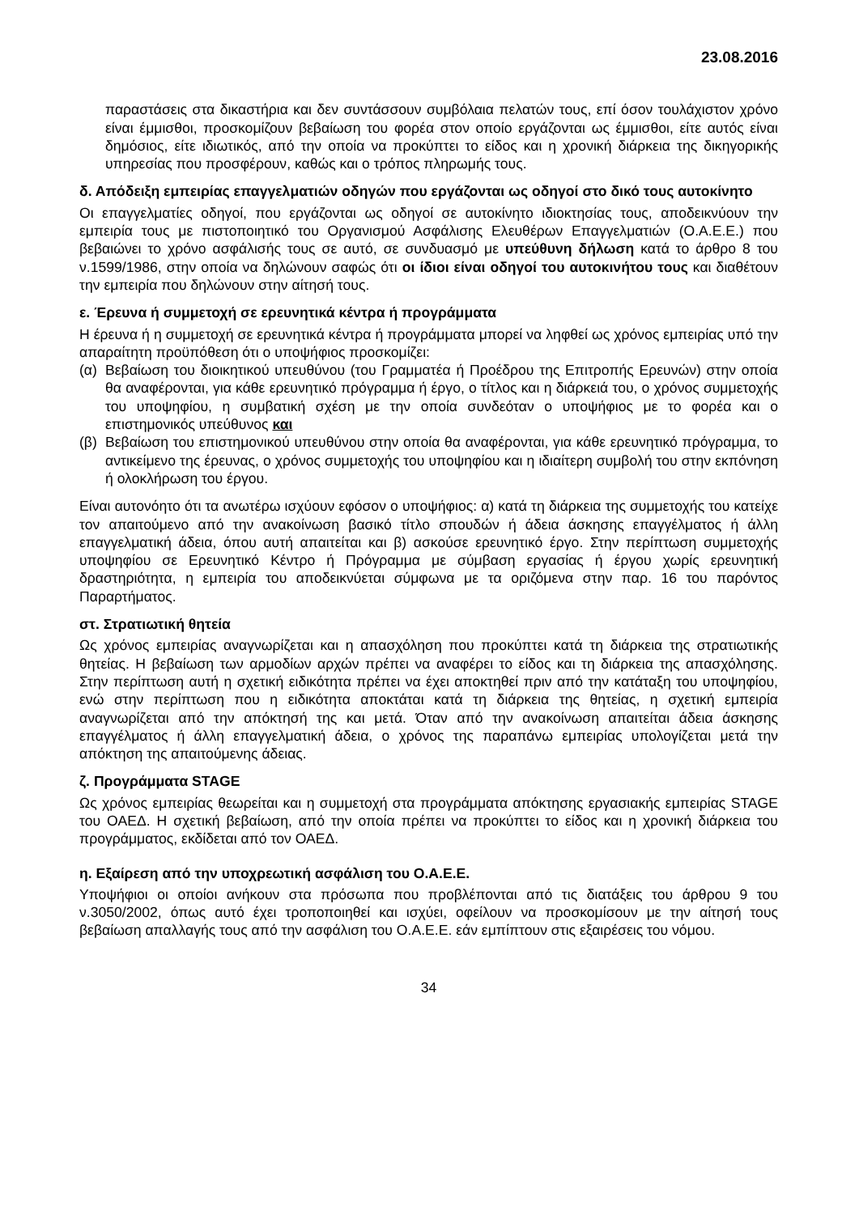23.08.2016
παραστάσεις στα δικαστήρια και δεν συντάσσουν συμβόλαια πελατών τους, επί όσον τουλάχιστον χρόνο είναι έμμισθοι, προσκομίζουν βεβαίωση του φορέα στον οποίο εργάζονται ως έμμισθοι, είτε αυτός είναι δημόσιος, είτε ιδιωτικός, από την οποία να προκύπτει το είδος και η χρονική διάρκεια της δικηγορικής υπηρεσίας που προσφέρουν, καθώς και ο τρόπος πληρωμής τους.
δ. Απόδειξη εμπειρίας επαγγελματιών οδηγών που εργάζονται ως οδηγοί στο δικό τους αυτοκίνητο
Οι επαγγελματίες οδηγοί, που εργάζονται ως οδηγοί σε αυτοκίνητο ιδιοκτησίας τους, αποδεικνύουν την εμπειρία τους με πιστοποιητικό του Οργανισμού Ασφάλισης Ελευθέρων Επαγγελματιών (Ο.Α.Ε.Ε.) που βεβαιώνει το χρόνο ασφάλισής τους σε αυτό, σε συνδυασμό με υπεύθυνη δήλωση κατά το άρθρο 8 του ν.1599/1986, στην οποία να δηλώνουν σαφώς ότι οι ίδιοι είναι οδηγοί του αυτοκινήτου τους και διαθέτουν την εμπειρία που δηλώνουν στην αίτησή τους.
ε. Έρευνα ή συμμετοχή σε ερευνητικά κέντρα ή προγράμματα
Η έρευνα ή η συμμετοχή σε ερευνητικά κέντρα ή προγράμματα μπορεί να ληφθεί ως χρόνος εμπειρίας υπό την απαραίτητη προϋπόθεση ότι ο υποψήφιος προσκομίζει:
(α) Βεβαίωση του διοικητικού υπευθύνου (του Γραμματέα ή Προέδρου της Επιτροπής Ερευνών) στην οποία θα αναφέρονται, για κάθε ερευνητικό πρόγραμμα ή έργο, ο τίτλος και η διάρκειά του, ο χρόνος συμμετοχής του υποψηφίου, η συμβατική σχέση με την οποία συνδεόταν ο υποψήφιος με το φορέα και ο επιστημονικός υπεύθυνος και
(β) Βεβαίωση του επιστημονικού υπευθύνου στην οποία θα αναφέρονται, για κάθε ερευνητικό πρόγραμμα, το αντικείμενο της έρευνας, ο χρόνος συμμετοχής του υποψηφίου και η ιδιαίτερη συμβολή του στην εκπόνηση ή ολοκλήρωση του έργου.
Είναι αυτονόητο ότι τα ανωτέρω ισχύουν εφόσον ο υποψήφιος: α) κατά τη διάρκεια της συμμετοχής του κατείχε τον απαιτούμενο από την ανακοίνωση βασικό τίτλο σπουδών ή άδεια άσκησης επαγγέλματος ή άλλη επαγγελματική άδεια, όπου αυτή απαιτείται και β) ασκούσε ερευνητικό έργο. Στην περίπτωση συμμετοχής υποψηφίου σε Ερευνητικό Κέντρο ή Πρόγραμμα με σύμβαση εργασίας ή έργου χωρίς ερευνητική δραστηριότητα, η εμπειρία του αποδεικνύεται σύμφωνα με τα οριζόμενα στην παρ. 16 του παρόντος Παραρτήματος.
στ. Στρατιωτική θητεία
Ως χρόνος εμπειρίας αναγνωρίζεται και η απασχόληση που προκύπτει κατά τη διάρκεια της στρατιωτικής θητείας. Η βεβαίωση των αρμοδίων αρχών πρέπει να αναφέρει το είδος και τη διάρκεια της απασχόλησης. Στην περίπτωση αυτή η σχετική ειδικότητα πρέπει να έχει αποκτηθεί πριν από την κατάταξη του υποψηφίου, ενώ στην περίπτωση που η ειδικότητα αποκτάται κατά τη διάρκεια της θητείας, η σχετική εμπειρία αναγνωρίζεται από την απόκτησή της και μετά. Όταν από την ανακοίνωση απαιτείται άδεια άσκησης επαγγέλματος ή άλλη επαγγελματική άδεια, ο χρόνος της παραπάνω εμπειρίας υπολογίζεται μετά την απόκτηση της απαιτούμενης άδειας.
ζ. Προγράμματα STAGE
Ως χρόνος εμπειρίας θεωρείται και η συμμετοχή στα προγράμματα απόκτησης εργασιακής εμπειρίας STAGE του ΟΑΕΔ. Η σχετική βεβαίωση, από την οποία πρέπει να προκύπτει το είδος και η χρονική διάρκεια του προγράμματος, εκδίδεται από τον ΟΑΕΔ.
η. Εξαίρεση από την υποχρεωτική ασφάλιση του Ο.Α.Ε.Ε.
Υποψήφιοι οι οποίοι ανήκουν στα πρόσωπα που προβλέπονται από τις διατάξεις του άρθρου 9 του ν.3050/2002, όπως αυτό έχει τροποποιηθεί και ισχύει, οφείλουν να προσκομίσουν με την αίτησή τους βεβαίωση απαλλαγής τους από την ασφάλιση του Ο.Α.Ε.Ε. εάν εμπίπτουν στις εξαιρέσεις του νόμου.
34